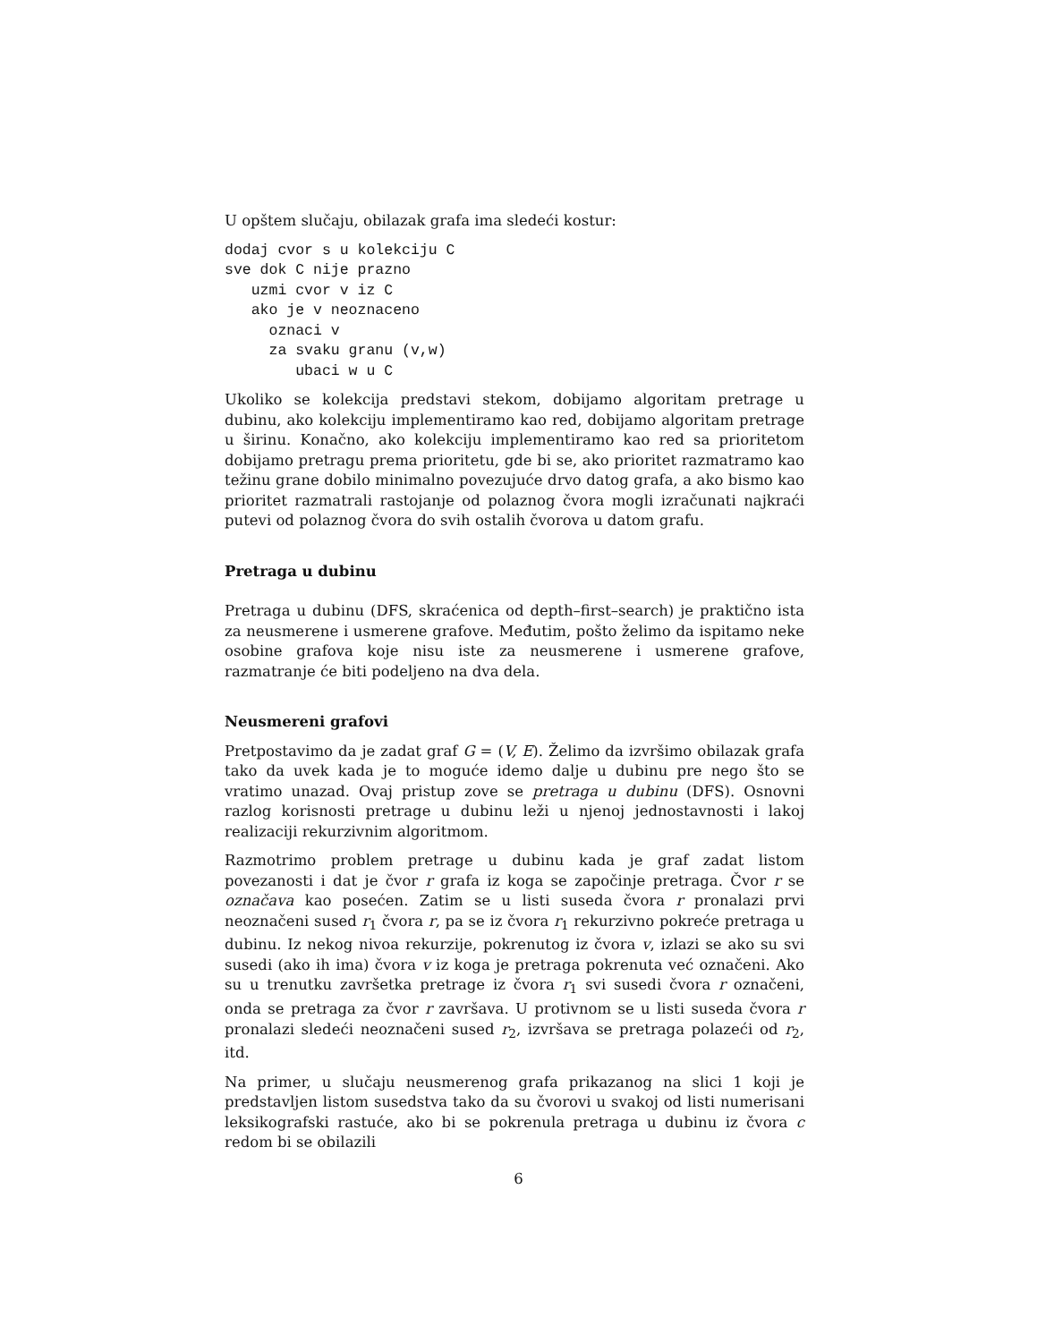U opštem slučaju, obilazak grafa ima sledeći kostur:
dodaj cvor s u kolekciju C
sve dok C nije prazno
   uzmi cvor v iz C
   ako je v neoznaceno
     oznaci v
     za svaku granu (v,w)
        ubaci w u C
Ukoliko se kolekcija predstavi stekom, dobijamo algoritam pretrage u dubinu, ako kolekciju implementiramo kao red, dobijamo algoritam pretrage u širinu. Konačno, ako kolekciju implementiramo kao red sa prioritetom dobijamo pretragu prema prioritetu, gde bi se, ako prioritet razmatramo kao težinu grane dobilo minimalno povezujuće drvo datog grafa, a ako bismo kao prioritet razmatrali rastojanje od polaznog čvora mogli izračunati najkraći putevi od polaznog čvora do svih ostalih čvorova u datom grafu.
Pretraga u dubinu
Pretraga u dubinu (DFS, skraćenica od depth–first–search) je praktično ista za neusmerene i usmerene grafove. Međutim, pošto želimo da ispitamo neke osobine grafova koje nisu iste za neusmerene i usmerene grafove, razmatranje će biti podeljeno na dva dela.
Neusmereni grafovi
Pretpostavimo da je zadat graf G = (V, E). Želimo da izvršimo obilazak grafa tako da uvek kada je to moguće idemo dalje u dubinu pre nego što se vratimo unazad. Ovaj pristup zove se pretraga u dubinu (DFS). Osnovni razlog korisnosti pretrage u dubinu leži u njenoj jednostavnosti i lakoj realizaciji rekurzivnim algoritmom.
Razmotrimo problem pretrage u dubinu kada je graf zadat listom povezanosti i dat je čvor r grafa iz koga se započinje pretraga. Čvor r se označava kao posećen. Zatim se u listi suseda čvora r pronalazi prvi neoznačeni sused r<sub>1</sub> čvora r, pa se iz čvora r<sub>1</sub> rekurzivno pokreće pretraga u dubinu. Iz nekog nivoa rekurzije, pokrenutog iz čvora v, izlazi se ako su svi susedi (ako ih ima) čvora v iz koga je pretraga pokrenuta već označeni. Ako su u trenutku završetka pretrage iz čvora r<sub>1</sub> svi susedi čvora r označeni, onda se pretraga za čvor r završava. U protivnom se u listi suseda čvora r pronalazi sledeći neoznačeni sused r<sub>2</sub>, izvršava se pretraga polazeći od r<sub>2</sub>, itd.
Na primer, u slučaju neusmerenog grafa prikazanog na slici 1 koji je predstavljen listom susedstva tako da su čvorovi u svakoj od listi numerisani leksikografski rastuće, ako bi se pokrenula pretraga u dubinu iz čvora c redom bi se obilazili
6